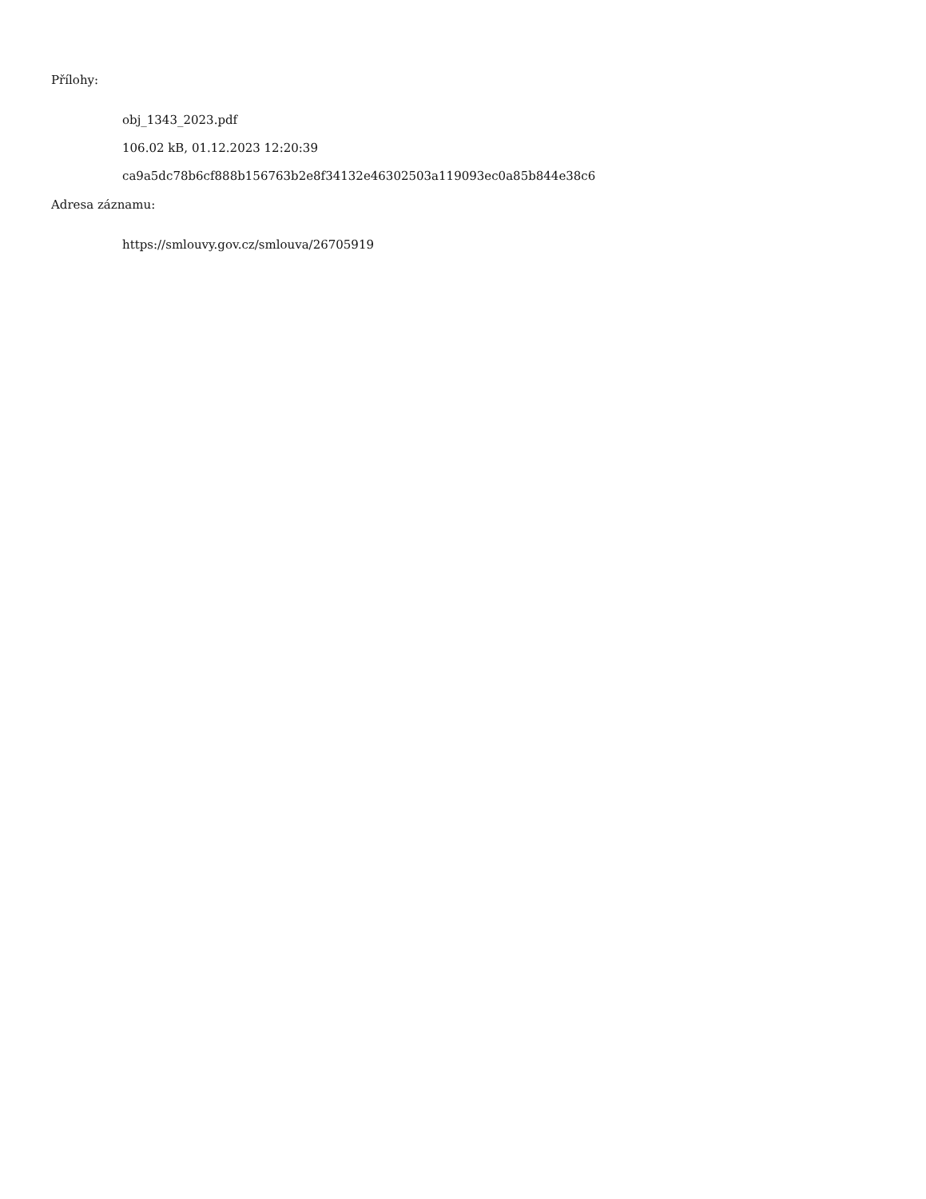Přílohy:
obj_1343_2023.pdf
106.02 kB, 01.12.2023 12:20:39
ca9a5dc78b6cf888b156763b2e8f34132e46302503a119093ec0a85b844e38c6
Adresa záznamu:
https://smlouvy.gov.cz/smlouva/26705919